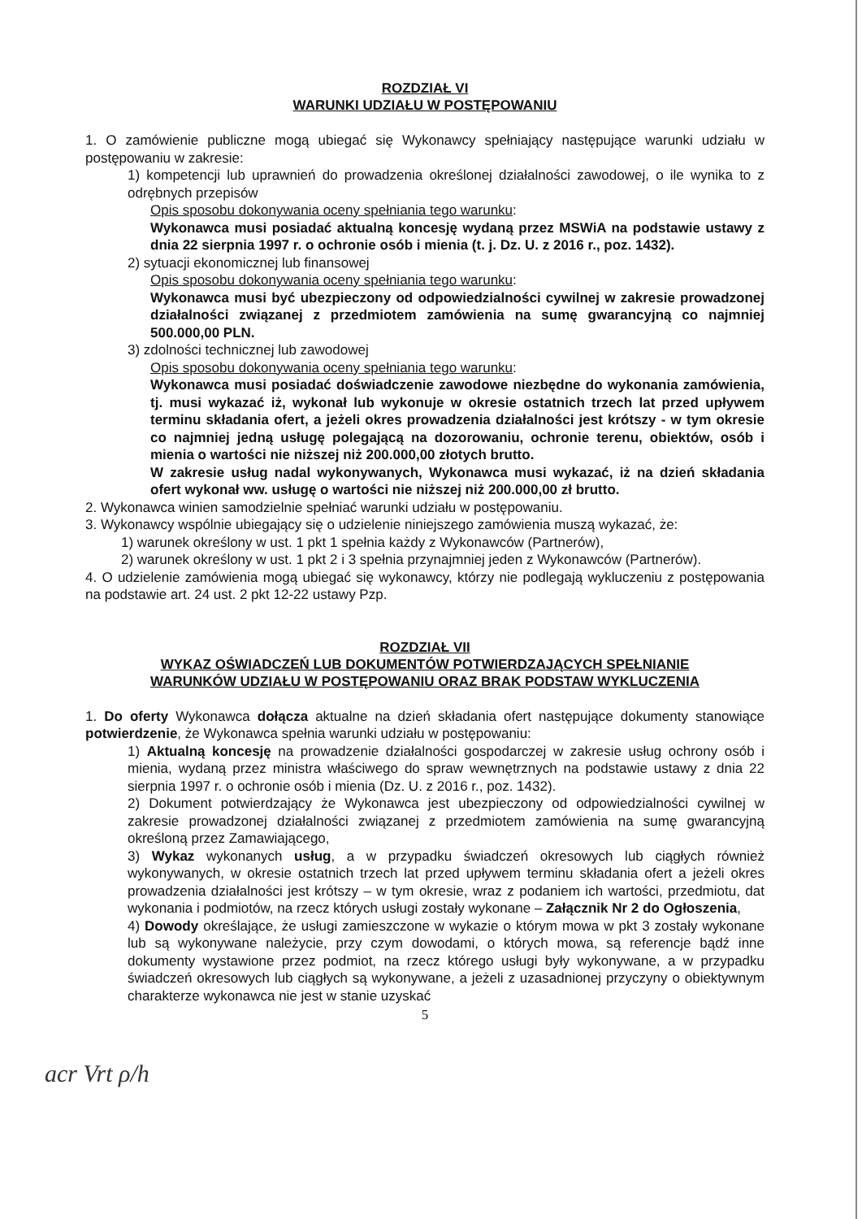ROZDZIAŁ VI
WARUNKI UDZIAŁU W POSTĘPOWANIU
1. O zamówienie publiczne mogą ubiegać się Wykonawcy spełniający następujące warunki udziału w postępowaniu w zakresie:
1) kompetencji lub uprawnień do prowadzenia określonej działalności zawodowej, o ile wynika to z odrębnych przepisów
Opis sposobu dokonywania oceny spełniania tego warunku:
Wykonawca musi posiadać aktualną koncesję wydaną przez MSWiA na podstawie ustawy z dnia 22 sierpnia 1997 r. o ochronie osób i mienia (t. j. Dz. U. z 2016 r., poz. 1432).
2) sytuacji ekonomicznej lub finansowej
Opis sposobu dokonywania oceny spełniania tego warunku:
Wykonawca musi być ubezpieczony od odpowiedzialności cywilnej w zakresie prowadzonej działalności związanej z przedmiotem zamówienia na sumę gwarancyjną co najmniej 500.000,00 PLN.
3) zdolności technicznej lub zawodowej
Opis sposobu dokonywania oceny spełniania tego warunku:
Wykonawca musi posiadać doświadczenie zawodowe niezbędne do wykonania zamówienia, tj. musi wykazać iż, wykonał lub wykonuje w okresie ostatnich trzech lat przed upływem terminu składania ofert, a jeżeli okres prowadzenia działalności jest krótszy - w tym okresie co najmniej jedną usługę polegającą na dozorowaniu, ochronie terenu, obiektów, osób i mienia o wartości nie niższej niż 200.000,00 złotych brutto.
W zakresie usług nadal wykonywanych, Wykonawca musi wykazać, iż na dzień składania ofert wykonał ww. usługę o wartości nie niższej niż 200.000,00 zł brutto.
2. Wykonawca winien samodzielnie spełniać warunki udziału w postępowaniu.
3. Wykonawcy wspólnie ubiegający się o udzielenie niniejszego zamówienia muszą wykazać, że:
1) warunek określony w ust. 1 pkt 1 spełnia każdy z Wykonawców (Partnerów),
2) warunek określony w ust. 1 pkt 2 i 3 spełnia przynajmniej jeden z Wykonawców (Partnerów).
4. O udzielenie zamówienia mogą ubiegać się wykonawcy, którzy nie podlegają wykluczeniu z postępowania na podstawie art. 24 ust. 2 pkt 12-22 ustawy Pzp.
ROZDZIAŁ VII
WYKAZ OŚWIADCZEŃ LUB DOKUMENTÓW POTWIERDZAJĄCYCH SPEŁNIANIE
WARUNKÓW UDZIAŁU W POSTĘPOWANIU ORAZ BRAK PODSTAW WYKLUCZENIA
1. Do oferty Wykonawca dołącza aktualne na dzień składania ofert następujące dokumenty stanowiące potwierdzenie, że Wykonawca spełnia warunki udziału w postępowaniu:
1) Aktualną koncesję na prowadzenie działalności gospodarczej w zakresie usług ochrony osób i mienia, wydaną przez ministra właściwego do spraw wewnętrznych na podstawie ustawy z dnia 22 sierpnia 1997 r. o ochronie osób i mienia (Dz. U. z 2016 r., poz. 1432).
2) Dokument potwierdzający że Wykonawca jest ubezpieczony od odpowiedzialności cywilnej w zakresie prowadzonej działalności związanej z przedmiotem zamówienia na sumę gwarancyjną określoną przez Zamawiającego,
3) Wykaz wykonanych usług, a w przypadku świadczeń okresowych lub ciągłych również wykonywanych, w okresie ostatnich trzech lat przed upływem terminu składania ofert a jeżeli okres prowadzenia działalności jest krótszy – w tym okresie, wraz z podaniem ich wartości, przedmiotu, dat wykonania i podmiotów, na rzecz których usługi zostały wykonane – Załącznik Nr 2 do Ogłoszenia,
4) Dowody określające, że usługi zamieszczone w wykazie o którym mowa w pkt 3 zostały wykonane lub są wykonywane należycie, przy czym dowodami, o których mowa, są referencje bądź inne dokumenty wystawione przez podmiot, na rzecz którego usługi były wykonywane, a w przypadku świadczeń okresowych lub ciągłych są wykonywane, a jeżeli z uzasadnionej przyczyny o obiektywnym charakterze wykonawca nie jest w stanie uzyskać
5
acr Vrt ρ/h